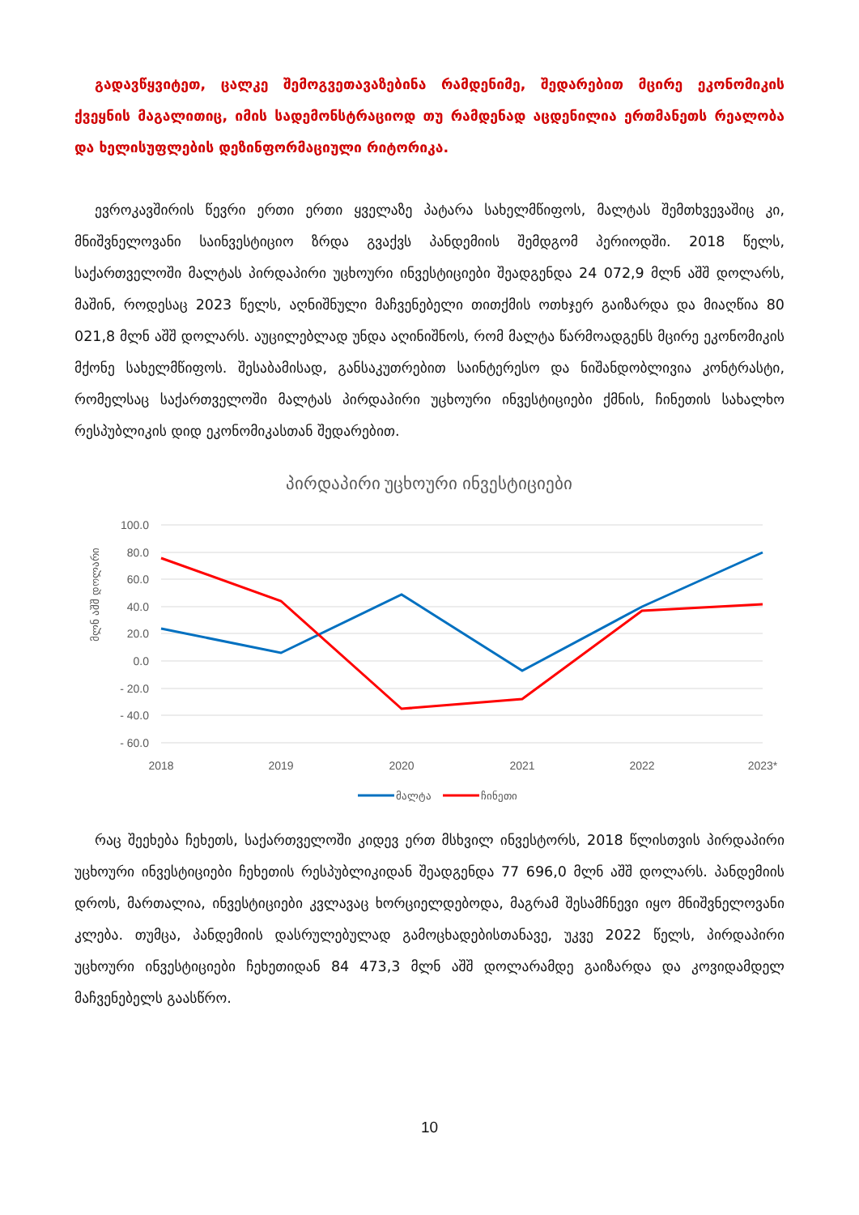გადავწყვიტეთ, ცალკე შემოგვეთავაზებინა რამდენიმე, შედარებით მცირე ეკონომიკის ქვეყნის მაგალითიც, იმის სადემონსტრაციოდ თუ რამდენად აცდენილია ერთმანეთს რეალობა და ხელისუფლების დეზინფორმაციული რიტორიკა.
ევროკავშირის წევრი ერთი ერთი ყველაზე პატარა სახელმწიფოს, მალტას შემთხვევაშიც კი, მნიშვნელოვანი საინვესტიციო ზრდა გვაქვს პანდემიის შემდგომ პერიოდში. 2018 წელს, საქართველოში მალტას პირდაპირი უცხოური ინვესტიციები შეადგენდა 24 072,9 მლნ აშშ დოლარს, მაშინ, როდესაც 2023 წელს, აღნიშნული მაჩვენებელი თითქმის ოთხჯერ გაიზარდა და მიაღწია 80 021,8 მლნ აშშ დოლარს. აუცილებლად უნდა აღინიშნოს, რომ მალტა წარმოადგენს მცირე ეკონომიკის მქონე სახელმწიფოს. შესაბამისად, განსაკუთრებით საინტერესო და ნიშანდობლივია კონტრასტი, რომელსაც საქართველოში მალტას პირდაპირი უცხოური ინვესტიციები ქმნის, ჩინეთის სახალხო რესპუბლიკის დიდ ეკონომიკასთან შედარებით.
პირდაპირი უცხოური ინვესტიციები
100.0
80.0
60.0
40.0
20.0
0.0
- 20.0
- 40.0
- 60.0
მლნ აშშ დოლარი
2018
2019
2020
2021
2022
2023*
მალტა
ჩინეთი
რაც შეეხება ჩეხეთს, საქართველოში კიდევ ერთ მსხვილ ინვესტორს, 2018 წლისთვის პირდაპირი უცხოური ინვესტიციები ჩეხეთის რესპუბლიკიდან შეადგენდა 77 696,0 მლნ აშშ დოლარს. პანდემიის დროს, მართალია, ინვესტიციები კვლავაც ხორციელდებოდა, მაგრამ შესამჩნევი იყო მნიშვნელოვანი კლება. თუმცა, პანდემიის დასრულებულად გამოცხადებისთანავე, უკვე 2022 წელს, პირდაპირი უცხოური ინვესტიციები ჩეხეთიდან 84 473,3 მლნ აშშ დოლარამდე გაიზარდა და კოვიდამდელ მაჩვენებელს გაასწრო.
10